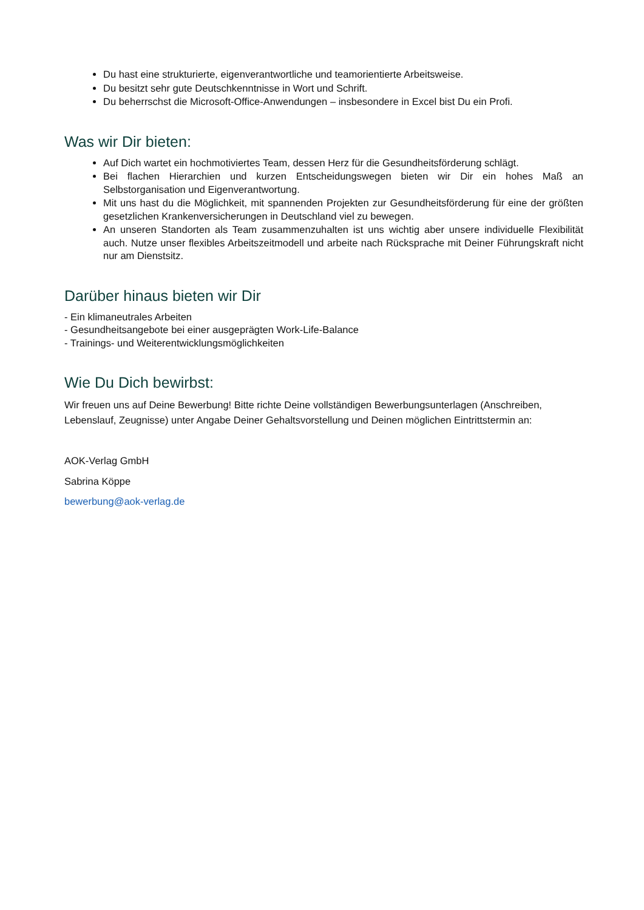Du hast eine strukturierte, eigenverantwortliche und teamorientierte Arbeitsweise.
Du besitzt sehr gute Deutschkenntnisse in Wort und Schrift.
Du beherrschst die Microsoft-Office-Anwendungen – insbesondere in Excel bist Du ein Profi.
Was wir Dir bieten:
Auf Dich wartet ein hochmotiviertes Team, dessen Herz für die Gesundheitsförderung schlägt.
Bei flachen Hierarchien und kurzen Entscheidungswegen bieten wir Dir ein hohes Maß an Selbstorganisation und Eigenverantwortung.
Mit uns hast du die Möglichkeit, mit spannenden Projekten zur Gesundheitsförderung für eine der größten gesetzlichen Krankenversicherungen in Deutschland viel zu bewegen.
An unseren Standorten als Team zusammenzuhalten ist uns wichtig aber unsere individuelle Flexibilität auch. Nutze unser flexibles Arbeitszeitmodell und arbeite nach Rücksprache mit Deiner Führungskraft nicht nur am Dienstsitz.
Darüber hinaus bieten wir Dir
- Ein klimaneutrales Arbeiten
- Gesundheitsangebote bei einer ausgeprägten Work-Life-Balance
- Trainings- und Weiterentwicklungsmöglichkeiten
Wie Du Dich bewirbst:
Wir freuen uns auf Deine Bewerbung! Bitte richte Deine vollständigen Bewerbungsunterlagen (Anschreiben, Lebenslauf, Zeugnisse) unter Angabe Deiner Gehaltsvorstellung und Deinen möglichen Eintrittstermin an:
AOK-Verlag GmbH
Sabrina Köppe
bewerbung@aok-verlag.de